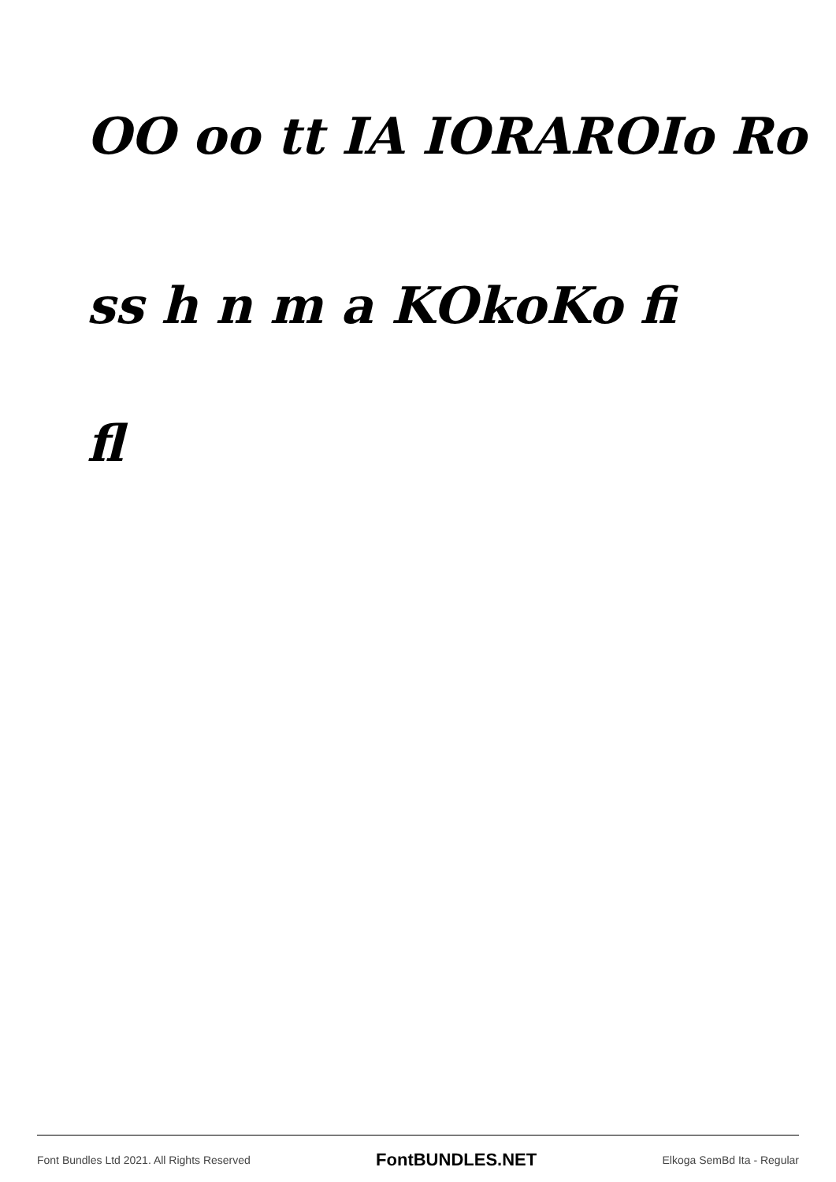OO oo tt IA IORAROIo Ro
ss h n m a KOkoKo fi
fl
Font Bundles Ltd 2021. All Rights Reserved FontBUNDLES.NET Elkoga SemBd Ita - Regular